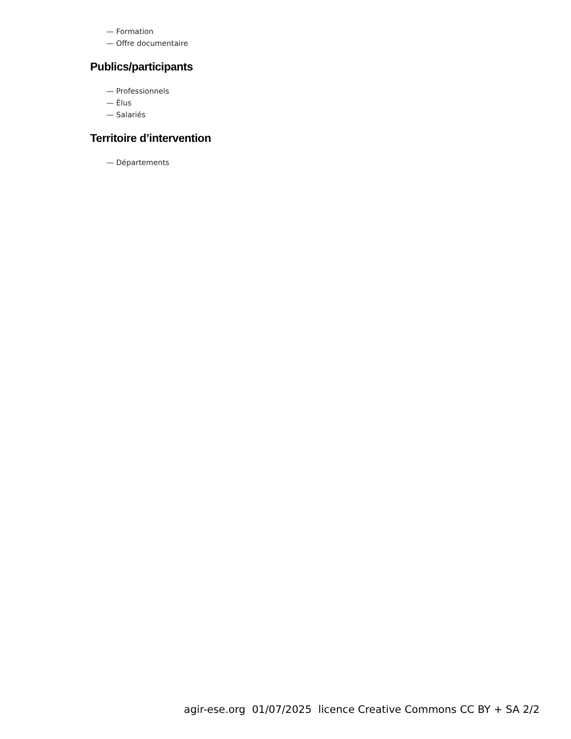— Formation
— Offre documentaire
Publics/participants
— Professionnels
— Élus
— Salariés
Territoire d’intervention
— Départements
agir-ese.org 01/07/2025 licence Creative Commons CC BY + SA 2/2